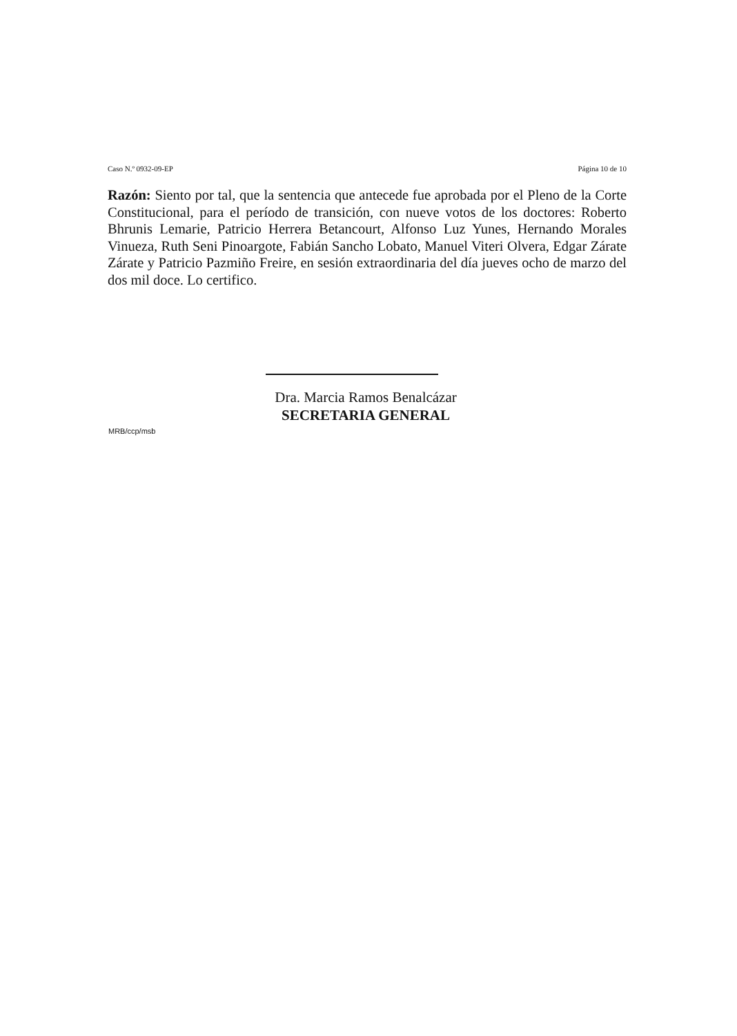Caso N.º 0932-09-EP Página 10 de 10
Razón: Siento por tal, que la sentencia que antecede fue aprobada por el Pleno de la Corte Constitucional, para el período de transición, con nueve votos de los doctores: Roberto Bhrunis Lemarie, Patricio Herrera Betancourt, Alfonso Luz Yunes, Hernando Morales Vinueza, Ruth Seni Pinoargote, Fabián Sancho Lobato, Manuel Viteri Olvera, Edgar Zárate Zárate y Patricio Pazmiño Freire, en sesión extraordinaria del día jueves ocho de marzo del dos mil doce. Lo certifico.
Dra. Marcia Ramos Benalcázar
SECRETARIA GENERAL
MRB/ccp/msb